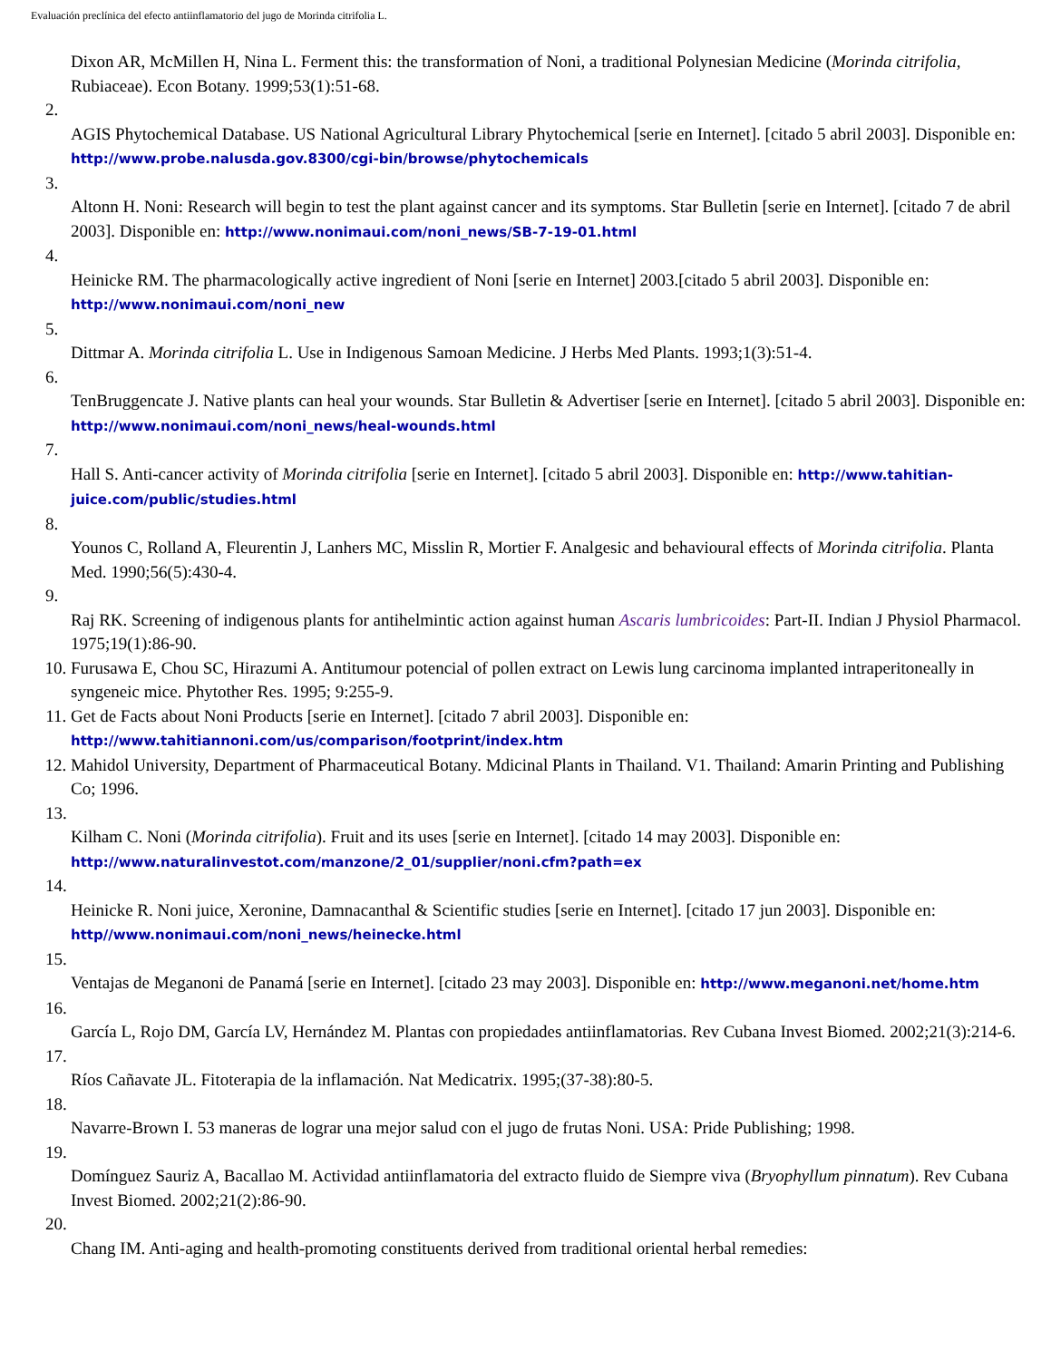Evaluación preclínica del efecto antiinflamatorio del jugo de Morinda citrifolia L.
Dixon AR, McMillen H, Nina L. Ferment this: the transformation of Noni, a traditional Polynesian Medicine (Morinda citrifolia, Rubiaceae). Econ Botany. 1999;53(1):51-68.
2.
AGIS Phytochemical Database. US National Agricultural Library Phytochemical [serie en Internet]. [citado 5 abril 2003]. Disponible en: http://www.probe.nalusda.gov.8300/cgi-bin/browse/phytochemicals
3.
Altonn H. Noni: Research will begin to test the plant against cancer and its symptoms. Star Bulletin [serie en Internet]. [citado 7 de abril 2003]. Disponible en: http://www.nonimaui.com/noni_news/SB-7-19-01.html
4.
Heinicke RM. The pharmacologically active ingredient of Noni [serie en Internet] 2003.[citado 5 abril 2003]. Disponible en: http://www.nonimaui.com/noni_new
5.
Dittmar A. Morinda citrifolia L. Use in Indigenous Samoan Medicine. J Herbs Med Plants. 1993;1(3):51-4.
6.
TenBruggencate J. Native plants can heal your wounds. Star Bulletin & Advertiser [serie en Internet]. [citado 5 abril 2003]. Disponible en: http://www.nonimaui.com/noni_news/heal-wounds.html
7.
Hall S. Anti-cancer activity of Morinda citrifolia [serie en Internet]. [citado 5 abril 2003]. Disponible en: http://www.tahitian-juice.com/public/studies.html
8.
Younos C, Rolland A, Fleurentin J, Lanhers MC, Misslin R, Mortier F. Analgesic and behavioural effects of Morinda citrifolia. Planta Med. 1990;56(5):430-4.
9.
Raj RK. Screening of indigenous plants for antihelmintic action against human Ascaris lumbricoides: Part-II. Indian J Physiol Pharmacol. 1975;19(1):86-90.
10. Furusawa E, Chou SC, Hirazumi A. Antitumour potencial of pollen extract on Lewis lung carcinoma implanted intraperitoneally in syngeneic mice. Phytother Res. 1995; 9:255-9.
11. Get de Facts about Noni Products [serie en Internet]. [citado 7 abril 2003]. Disponible en: http://www.tahitiannoni.com/us/comparison/footprint/index.htm
12. Mahidol University, Department of Pharmaceutical Botany. Mdicinal Plants in Thailand. V1. Thailand: Amarin Printing and Publishing Co; 1996.
13.
Kilham C. Noni (Morinda citrifolia). Fruit and its uses [serie en Internet]. [citado 14 may 2003]. Disponible en: http://www.naturalinvestot.com/manzone/2_01/supplier/noni.cfm?path=ex
14.
Heinicke R. Noni juice, Xeronine, Damnacanthal & Scientific studies [serie en Internet]. [citado 17 jun 2003]. Disponible en: http//www.nonimaui.com/noni_news/heinecke.html
15.
Ventajas de Meganoni de Panamá [serie en Internet]. [citado 23 may 2003]. Disponible en: http://www.meganoni.net/home.htm
16.
García L, Rojo DM, García LV, Hernández M. Plantas con propiedades antiinflamatorias. Rev Cubana Invest Biomed. 2002;21(3):214-6.
17.
Ríos Cañavate JL. Fitoterapia de la inflamación. Nat Medicatrix. 1995;(37-38):80-5.
18.
Navarre-Brown I. 53 maneras de lograr una mejor salud con el jugo de frutas Noni. USA: Pride Publishing; 1998.
19.
Domínguez Sauriz A, Bacallao M. Actividad antiinflamatoria del extracto fluido de Siempre viva (Bryophyllum pinnatum). Rev Cubana Invest Biomed. 2002;21(2):86-90.
20.
Chang IM. Anti-aging and health-promoting constituents derived from traditional oriental herbal remedies: